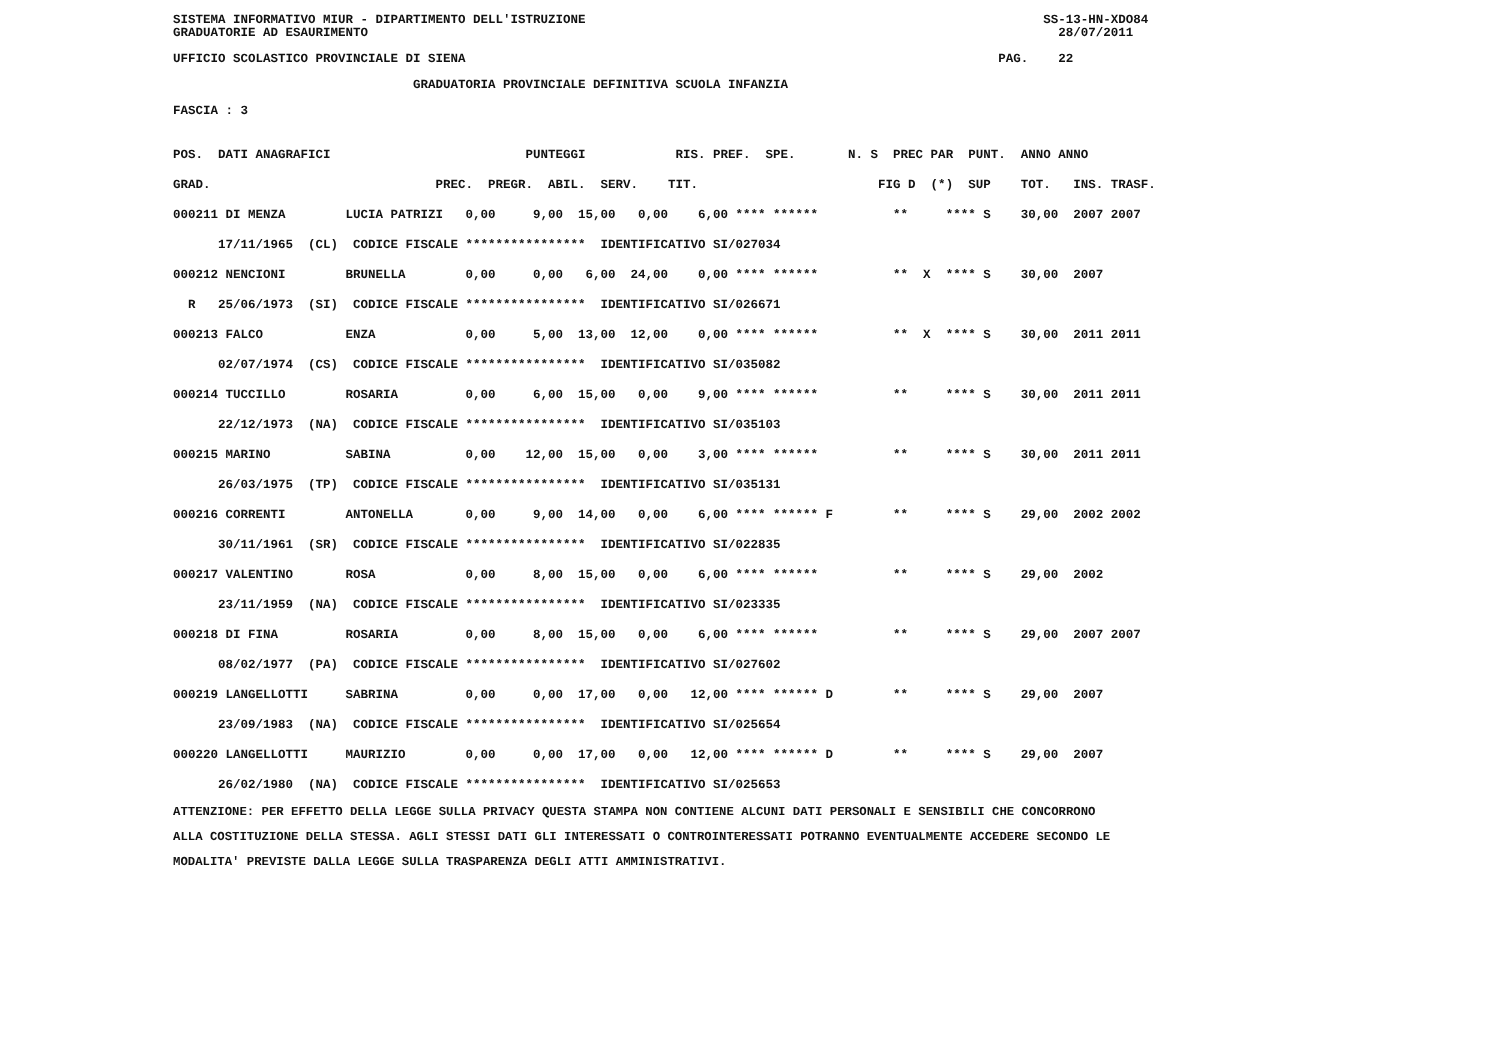SISTEMA INFORMATIVO MIUR - DIPARTIMENTO DELL'ISTRUZIONE SS-13-HN-XDO84 GRADUATORIE AD ESAURIMENTO 28/07/2011
UFFICIO SCOLASTICO PROVINCIALE DI SIENA PAG. 22
GRADUATORIA PROVINCIALE DEFINITIVA SCUOLA INFANZIA
FASCIA : 3
POS. DATI ANAGRAFICI PUNTEGGI RIS. PREF. SPE. N. S PREC PAR PUNT. ANNO ANNO GRAD. PREC. PREGR. ABIL. SERV. TIT. FIG D (*) SUP TOT. INS. TRASF.
000211 DI MENZA LUCIA PATRIZI 0,00 9,00 15,00 0,00 6,00 **** ****** ** **** S 30,00 2007 2007 17/11/1965 (CL) CODICE FISCALE **************** IDENTIFICATIVO SI/027034 000212 NENCIONI BRUNELLA 0,00 0,00 6,00 24,00 0,00 **** ****** ** X **** S 30,00 2007 R 25/06/1973 (SI) CODICE FISCALE **************** IDENTIFICATIVO SI/026671 000213 FALCO ENZA 0,00 5,00 13,00 12,00 0,00 **** ****** ** X **** S 30,00 2011 2011 02/07/1974 (CS) CODICE FISCALE **************** IDENTIFICATIVO SI/035082 000214 TUCCILLO ROSARIA 0,00 6,00 15,00 0,00 9,00 **** ****** ** **** S 30,00 2011 2011 22/12/1973 (NA) CODICE FISCALE **************** IDENTIFICATIVO SI/035103 000215 MARINO SABINA 0,00 12,00 15,00 0,00 3,00 **** ****** ** **** S 30,00 2011 2011 26/03/1975 (TP) CODICE FISCALE **************** IDENTIFICATIVO SI/035131 000216 CORRENTI ANTONELLA 0,00 9,00 14,00 0,00 6,00 **** ****** F ** **** S 29,00 2002 2002 30/11/1961 (SR) CODICE FISCALE **************** IDENTIFICATIVO SI/022835 000217 VALENTINO ROSA 0,00 8,00 15,00 0,00 6,00 **** ****** ** **** S 29,00 2002 23/11/1959 (NA) CODICE FISCALE **************** IDENTIFICATIVO SI/023335 000218 DI FINA ROSARIA 0,00 8,00 15,00 0,00 6,00 **** ****** ** **** S 29,00 2007 2007 08/02/1977 (PA) CODICE FISCALE **************** IDENTIFICATIVO SI/027602 000219 LANGELLOTTI SABRINA 0,00 0,00 17,00 0,00 12,00 **** ****** D ** **** S 29,00 2007 23/09/1983 (NA) CODICE FISCALE **************** IDENTIFICATIVO SI/025654 000220 LANGELLOTTI MAURIZIO 0,00 0,00 17,00 0,00 12,00 **** ****** D ** **** S 29,00 2007 26/02/1980 (NA) CODICE FISCALE **************** IDENTIFICATIVO SI/025653
ATTENZIONE: PER EFFETTO DELLA LEGGE SULLA PRIVACY QUESTA STAMPA NON CONTIENE ALCUNI DATI PERSONALI E SENSIBILI CHE CONCORRONO ALLA COSTITUZIONE DELLA STESSA. AGLI STESSI DATI GLI INTERESSATI O CONTROINTERESSATI POTRANNO EVENTUALMENTE ACCEDERE SECONDO LE MODALITA' PREVISTE DALLA LEGGE SULLA TRASPARENZA DEGLI ATTI AMMINISTRATIVI.